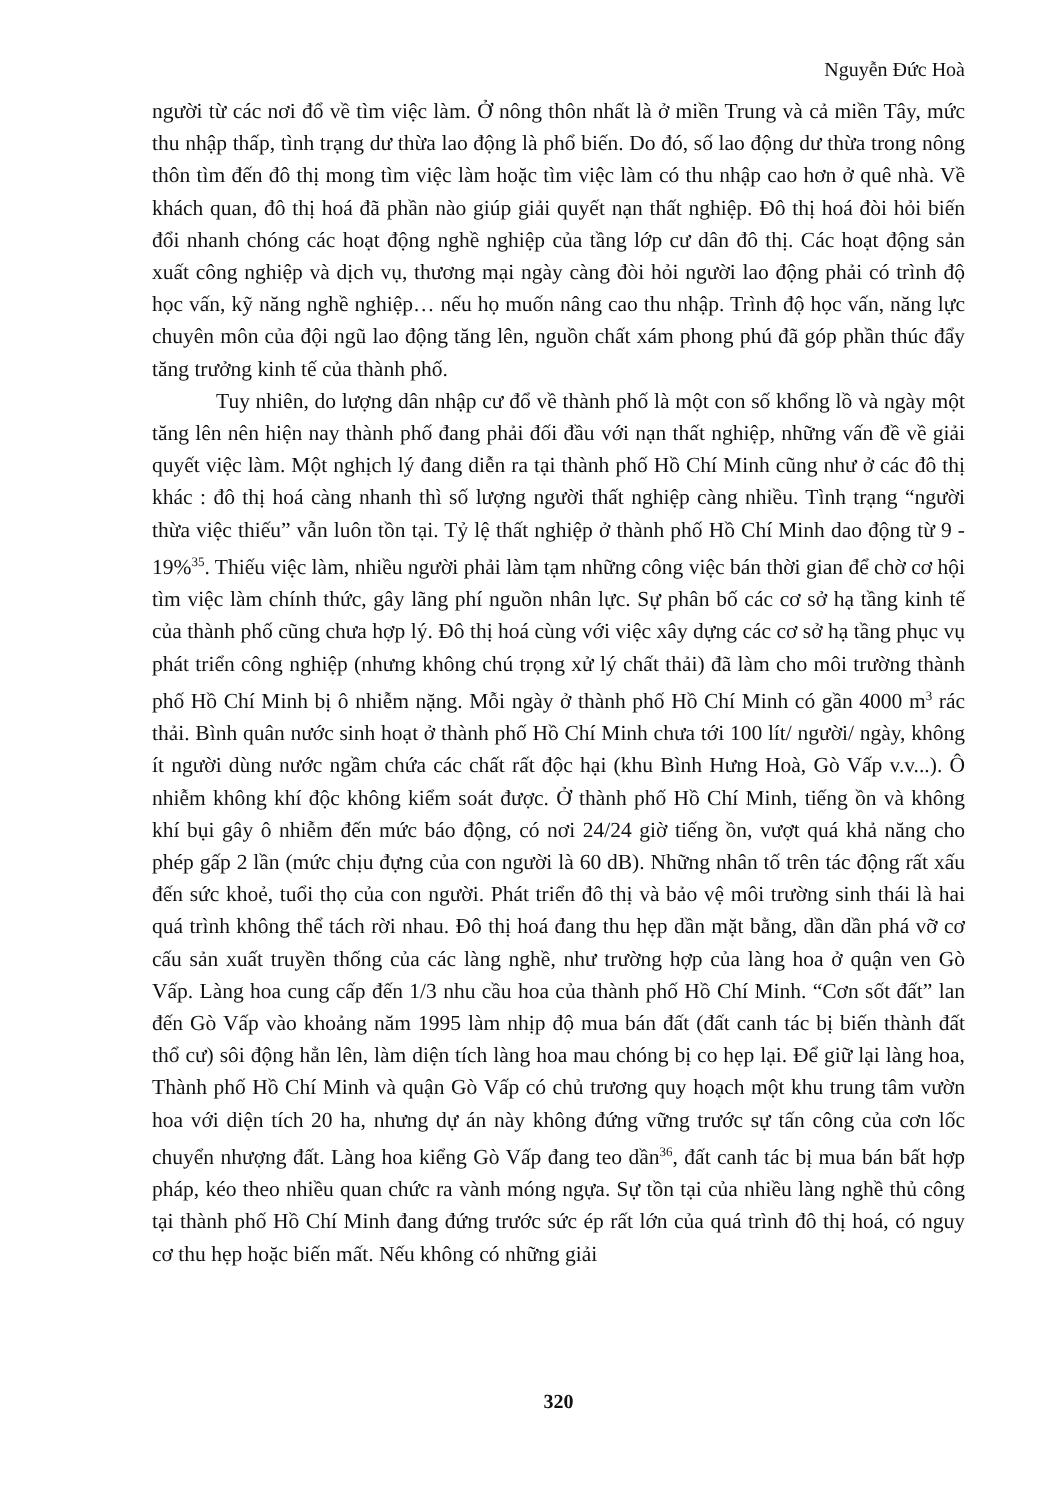Nguyễn Đức Hoà
người từ các nơi đổ về tìm việc làm. Ở nông thôn nhất là ở miền Trung và cả miền Tây, mức thu nhập thấp, tình trạng dư thừa lao động là phổ biến. Do đó, số lao động dư thừa trong nông thôn tìm đến đô thị mong tìm việc làm hoặc tìm việc làm có thu nhập cao hơn ở quê nhà. Về khách quan, đô thị hoá đã phần nào giúp giải quyết nạn thất nghiệp. Đô thị hoá đòi hỏi biến đổi nhanh chóng các hoạt động nghề nghiệp của tầng lớp cư dân đô thị. Các hoạt động sản xuất công nghiệp và dịch vụ, thương mại ngày càng đòi hỏi người lao động phải có trình độ học vấn, kỹ năng nghề nghiệp… nếu họ muốn nâng cao thu nhập. Trình độ học vấn, năng lực chuyên môn của đội ngũ lao động tăng lên, nguồn chất xám phong phú đã góp phần thúc đẩy tăng trưởng kinh tế của thành phố.
Tuy nhiên, do lượng dân nhập cư đổ về thành phố là một con số khổng lồ và ngày một tăng lên nên hiện nay thành phố đang phải đối đầu với nạn thất nghiệp, những vấn đề về giải quyết việc làm. Một nghịch lý đang diễn ra tại thành phố Hồ Chí Minh cũng như ở các đô thị khác : đô thị hoá càng nhanh thì số lượng người thất nghiệp càng nhiều. Tình trạng “người thừa việc thiếu” vẫn luôn tồn tại. Tỷ lệ thất nghiệp ở thành phố Hồ Chí Minh dao động từ 9 - 19%<sup>35</sup>. Thiếu việc làm, nhiều người phải làm tạm những công việc bán thời gian để chờ cơ hội tìm việc làm chính thức, gây lãng phí nguồn nhân lực. Sự phân bố các cơ sở hạ tầng kinh tế của thành phố cũng chưa hợp lý. Đô thị hoá cùng với việc xây dựng các cơ sở hạ tầng phục vụ phát triển công nghiệp (nhưng không chú trọng xử lý chất thải) đã làm cho môi trường thành phố Hồ Chí Minh bị ô nhiễm nặng. Mỗi ngày ở thành phố Hồ Chí Minh có gần 4000 m<sup>3</sup> rác thải. Bình quân nước sinh hoạt ở thành phố Hồ Chí Minh chưa tới 100 lít/ người/ ngày, không ít người dùng nước ngầm chứa các chất rất độc hại (khu Bình Hưng Hoà, Gò Vấp v.v...). Ô nhiễm không khí độc không kiểm soát được. Ở thành phố Hồ Chí Minh, tiếng ồn và không khí bụi gây ô nhiễm đến mức báo động, có nơi 24/24 giờ tiếng ồn, vượt quá khả năng cho phép gấp 2 lần (mức chịu đựng của con người là 60 dB). Những nhân tố trên tác động rất xấu đến sức khoẻ, tuổi thọ của con người. Phát triển đô thị và bảo vệ môi trường sinh thái là hai quá trình không thể tách rời nhau. Đô thị hoá đang thu hẹp dần mặt bằng, dần dần phá vỡ cơ cấu sản xuất truyền thống của các làng nghề, như trường hợp của làng hoa ở quận ven Gò Vấp. Làng hoa cung cấp đến 1/3 nhu cầu hoa của thành phố Hồ Chí Minh. “Cơn sốt đất” lan đến Gò Vấp vào khoảng năm 1995 làm nhịp độ mua bán đất (đất canh tác bị biến thành đất thổ cư) sôi động hẳn lên, làm diện tích làng hoa mau chóng bị co hẹp lại. Để giữ lại làng hoa, Thành phố Hồ Chí Minh và quận Gò Vấp có chủ trương quy hoạch một khu trung tâm vườn hoa với diện tích 20 ha, nhưng dự án này không đứng vững trước sự tấn công của cơn lốc chuyển nhượng đất. Làng hoa kiểng Gò Vấp đang teo dần<sup>36</sup>, đất canh tác bị mua bán bất hợp pháp, kéo theo nhiều quan chức ra vành móng ngựa. Sự tồn tại của nhiều làng nghề thủ công tại thành phố Hồ Chí Minh đang đứng trước sức ép rất lớn của quá trình đô thị hoá, có nguy cơ thu hẹp hoặc biến mất. Nếu không có những giải
320